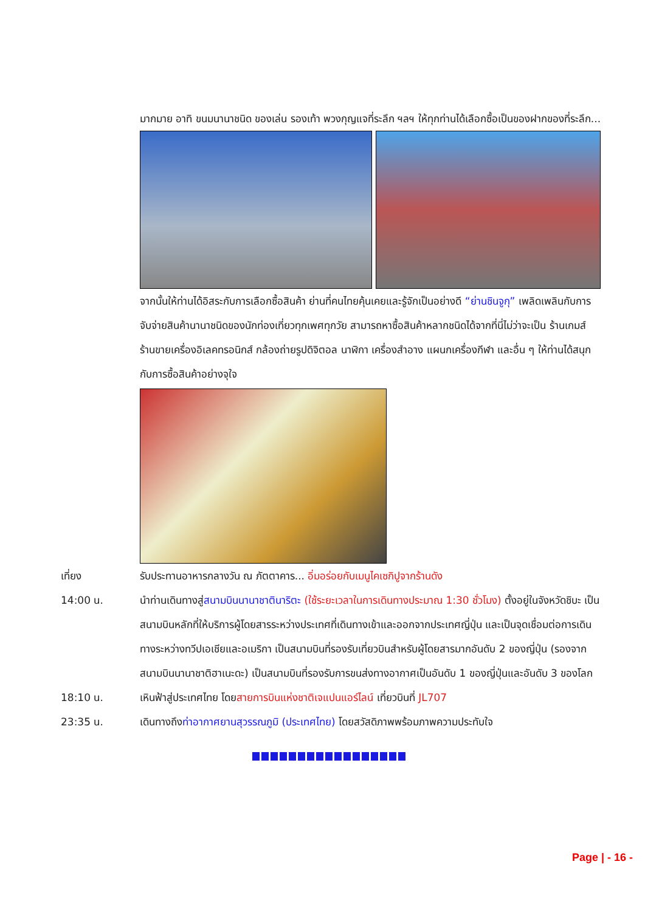มากมาย อาทิ ขนมนานาชนิด ของเล่น รองเท้า พวงกุญแจที่ระลึก ฯลฯ ให้ทุกท่านได้เลือกซื้อเป็นของฝากของที่ระลึก...
จากนั้นให้ท่านได้อิสระกับการเลือกซื้อสินค้า ย่านที่คนไทยคุ้นเคยและรู้จักเป็นอย่างดี “ย่านชินจูกุ” เพลิดเพลินกับการจับจ่ายสินค้านานาชนิดของนักท่องเที่ยวทุกเพศทุกวัย สามารถหาซื้อสินค้าหลากชนิดได้จากที่นี่ไม่ว่าจะเป็น ร้านเกมส์ ร้านขายเครื่องอิเลคทรอนิกส์ กล้องถ่ายรูปดิจิตอล นาฬิกา เครื่องสำอาง แผนกเครื่องกีฬา และอื่น ๆ ให้ท่านได้สนุกกับการซื้อสินค้าอย่างจุใจ
เที่ยง รับประทานอาหารกลางวัน ณ ภัตตาคาร... อิ่มอร่อยกับเมนูไคเซกิปูจากร้านดัง
14:00 น. นำท่านเดินทางสู่สนามบินนานาชาตินาริตะ (ใช้ระยะเวลาในการเดินทางประมาณ 1:30 ชั่วโมง) ตั้งอยู่ในจังหวัดชิบะ เป็นสนามบินหลักที่ให้บริการผู้โดยสารระหว่างประเทศที่เดินทางเข้าและออกจากประเทศญี่ปุ่น และเป็นจุดเชื่อมต่อการเดินทางระหว่างทวีปเอเชียและอเมริกา เป็นสนามบินที่รองรับเที่ยวบินสำหรับผู้โดยสารมากอันดับ 2 ของญี่ปุ่น (รองจากสนามบินนานาชาติฮาเนะดะ) เป็นสนามบินที่รองรับการขนส่งทางอากาศเป็นอันดับ 1 ของญี่ปุ่นและอันดับ 3 ของโลก
18:10 น. เหินฟ้าสู่ประเทศไทย โดยสายการบินแห่งชาติเจแปนแอร์ไลน์ เที่ยวบินที่ JL707
23:35 น. เดินทางถึงท่าอากาศยานสุวรรณภูมิ (ประเทศไทย) โดยสวัสดิภาพพร้อมภาพความประทับใจ
Page | - 16 -